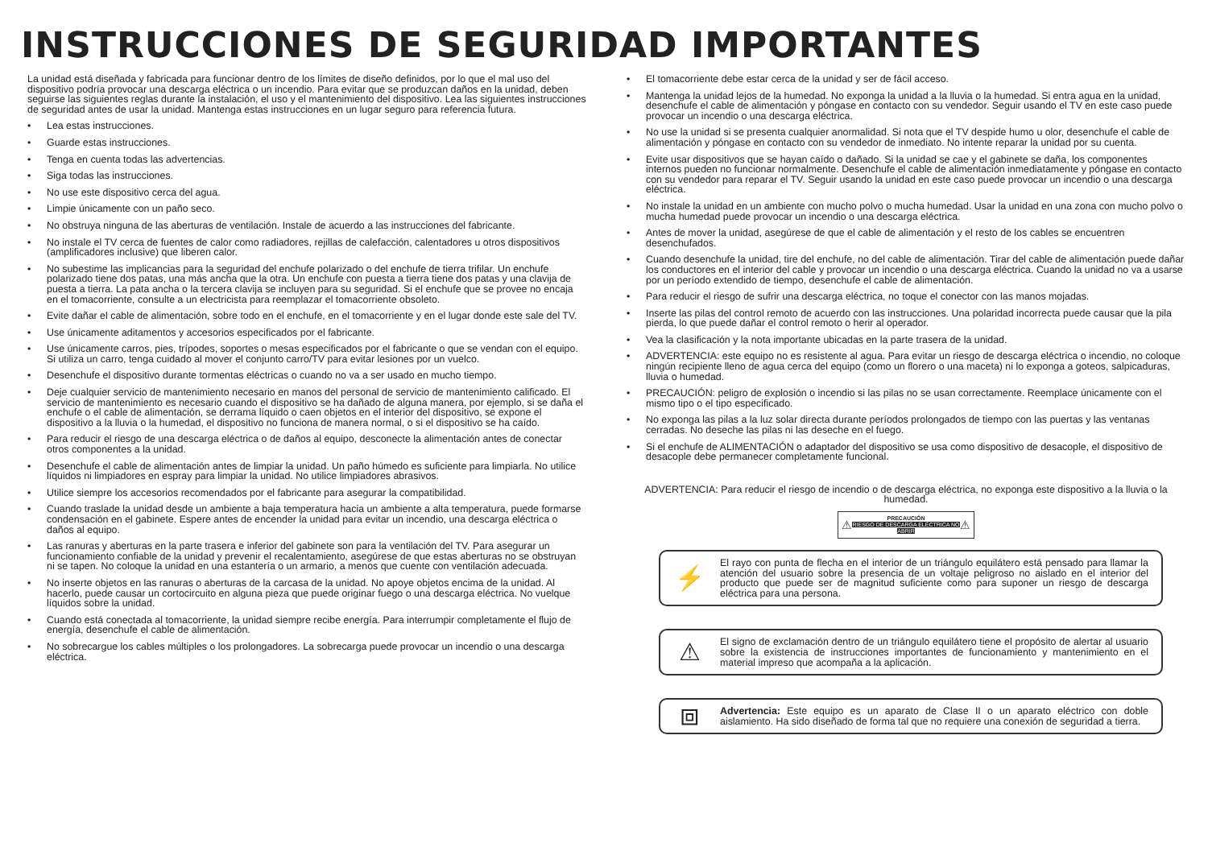INSTRUCCIONES DE SEGURIDAD IMPORTANTES
La unidad está diseñada y fabricada para funcionar dentro de los límites de diseño definidos, por lo que el mal uso del dispositivo podría provocar una descarga eléctrica o un incendio. Para evitar que se produzcan daños en la unidad, deben seguirse las siguientes reglas durante la instalación, el uso y el mantenimiento del dispositivo. Lea las siguientes instrucciones de seguridad antes de usar la unidad. Mantenga estas instrucciones en un lugar seguro para referencia futura.
• Lea estas instrucciones.
• Guarde estas instrucciones.
• Tenga en cuenta todas las advertencias.
• Siga todas las instrucciones.
• No use este dispositivo cerca del agua.
• Limpie únicamente con un paño seco.
• No obstruya ninguna de las aberturas de ventilación. Instale de acuerdo a las instrucciones del fabricante.
• No instale el TV cerca de fuentes de calor como radiadores, rejillas de calefacción, calentadores u otros dispositivos (amplificadores inclusive) que liberen calor.
• No subestime las implicancias para la seguridad del enchufe polarizado o del enchufe de tierra trifilar. Un enchufe polarizado tiene dos patas, una más ancha que la otra. Un enchufe con puesta a tierra tiene dos patas y una clavija de puesta a tierra. La pata ancha o la tercera clavija se incluyen para su seguridad. Si el enchufe que se provee no encaja en el tomacorriente, consulte a un electricista para reemplazar el tomacorriente obsoleto.
• Evite dañar el cable de alimentación, sobre todo en el enchufe, en el tomacorriente y en el lugar donde este sale del TV.
• Use únicamente aditamentos y accesorios especificados por el fabricante.
• Use únicamente carros, pies, trípodes, soportes o mesas especificados por el fabricante o que se vendan con el equipo. Si utiliza un carro, tenga cuidado al mover el conjunto carro/TV para evitar lesiones por un vuelco.
• Desenchufe el dispositivo durante tormentas eléctricas o cuando no va a ser usado en mucho tiempo.
• Deje cualquier servicio de mantenimiento necesario en manos del personal de servicio de mantenimiento calificado. El servicio de mantenimiento es necesario cuando el dispositivo se ha dañado de alguna manera, por ejemplo, si se daña el enchufe o el cable de alimentación, se derrama líquido o caen objetos en el interior del dispositivo, se expone el dispositivo a la lluvia o la humedad, el dispositivo no funciona de manera normal, o si el dispositivo se ha caído.
• Para reducir el riesgo de una descarga eléctrica o de daños al equipo, desconecte la alimentación antes de conectar otros componentes a la unidad.
• Desenchufe el cable de alimentación antes de limpiar la unidad. Un paño húmedo es suficiente para limpiarla. No utilice líquidos ni limpiadores en espray para limpiar la unidad. No utilice limpiadores abrasivos.
• Utilice siempre los accesorios recomendados por el fabricante para asegurar la compatibilidad.
• Cuando traslade la unidad desde un ambiente a baja temperatura hacia un ambiente a alta temperatura, puede formarse condensación en el gabinete. Espere antes de encender la unidad para evitar un incendio, una descarga eléctrica o daños al equipo.
• Las ranuras y aberturas en la parte trasera e inferior del gabinete son para la ventilación del TV. Para asegurar un funcionamiento confiable de la unidad y prevenir el recalentamiento, asegúrese de que estas aberturas no se obstruyan ni se tapen. No coloque la unidad en una estantería o un armario, a menos que cuente con ventilación adecuada.
• No inserte objetos en las ranuras o aberturas de la carcasa de la unidad. No apoye objetos encima de la unidad. Al hacerlo, puede causar un cortocircuito en alguna pieza que puede originar fuego o una descarga eléctrica. No vuelque líquidos sobre la unidad.
• Cuando está conectada al tomacorriente, la unidad siempre recibe energía. Para interrumpir completamente el flujo de energía, desenchufe el cable de alimentación.
• No sobrecargue los cables múltiples o los prolongadores. La sobrecarga puede provocar un incendio o una descarga eléctrica.
• El tomacorriente debe estar cerca de la unidad y ser de fácil acceso.
• Mantenga la unidad lejos de la humedad. No exponga la unidad a la lluvia o la humedad. Si entra agua en la unidad, desenchufe el cable de alimentación y póngase en contacto con su vendedor. Seguir usando el TV en este caso puede provocar un incendio o una descarga eléctrica.
• No use la unidad si se presenta cualquier anormalidad. Si nota que el TV despide humo u olor, desenchufe el cable de alimentación y póngase en contacto con su vendedor de inmediato. No intente reparar la unidad por su cuenta.
• Evite usar dispositivos que se hayan caído o dañado. Si la unidad se cae y el gabinete se daña, los componentes internos pueden no funcionar normalmente. Desenchufe el cable de alimentación inmediatamente y póngase en contacto con su vendedor para reparar el TV. Seguir usando la unidad en este caso puede provocar un incendio o una descarga eléctrica.
• No instale la unidad en un ambiente con mucho polvo o mucha humedad. Usar la unidad en una zona con mucho polvo o mucha humedad puede provocar un incendio o una descarga eléctrica.
• Antes de mover la unidad, asegúrese de que el cable de alimentación y el resto de los cables se encuentren desenchufados.
• Cuando desenchufe la unidad, tire del enchufe, no del cable de alimentación. Tirar del cable de alimentación puede dañar los conductores en el interior del cable y provocar un incendio o una descarga eléctrica. Cuando la unidad no va a usarse por un período extendido de tiempo, desenchufe el cable de alimentación.
• Para reducir el riesgo de sufrir una descarga eléctrica, no toque el conector con las manos mojadas.
• Inserte las pilas del control remoto de acuerdo con las instrucciones. Una polaridad incorrecta puede causar que la pila pierda, lo que puede dañar el control remoto o herir al operador.
• Vea la clasificación y la nota importante ubicadas en la parte trasera de la unidad.
• ADVERTENCIA: este equipo no es resistente al agua. Para evitar un riesgo de descarga eléctrica o incendio, no coloque ningún recipiente lleno de agua cerca del equipo (como un florero o una maceta) ni lo exponga a goteos, salpicaduras, lluvia o humedad.
• PRECAUCIÓN: peligro de explosión o incendio si las pilas no se usan correctamente. Reemplace únicamente con el mismo tipo o el tipo especificado.
• No exponga las pilas a la luz solar directa durante períodos prolongados de tiempo con las puertas y las ventanas cerradas. No deseche las pilas ni las deseche en el fuego.
• Si el enchufe de ALIMENTACIÓN o adaptador del dispositivo se usa como dispositivo de desacople, el dispositivo de desacople debe permanecer completamente funcional.
ADVERTENCIA: Para reducir el riesgo de incendio o de descarga eléctrica, no exponga este dispositivo a la lluvia o la humedad.
⚠ PRECAUCIÓN
RIESGO DE DESCARGA ELÉCTRICA NO ABRIR ⚠
⚡
El rayo con punta de flecha en el interior de un triángulo equilátero está pensado para llamar la atención del usuario sobre la presencia de un voltaje peligroso no aislado en el interior del producto que puede ser de magnitud suficiente como para suponer un riesgo de descarga eléctrica para una persona.
⚠
El signo de exclamación dentro de un triángulo equilátero tiene el propósito de alertar al usuario sobre la existencia de instrucciones importantes de funcionamiento y mantenimiento en el material impreso que acompaña a la aplicación.
⧈
Advertencia: Este equipo es un aparato de Clase II o un aparato eléctrico con doble aislamiento. Ha sido diseñado de forma tal que no requiere una conexión de seguridad a tierra.